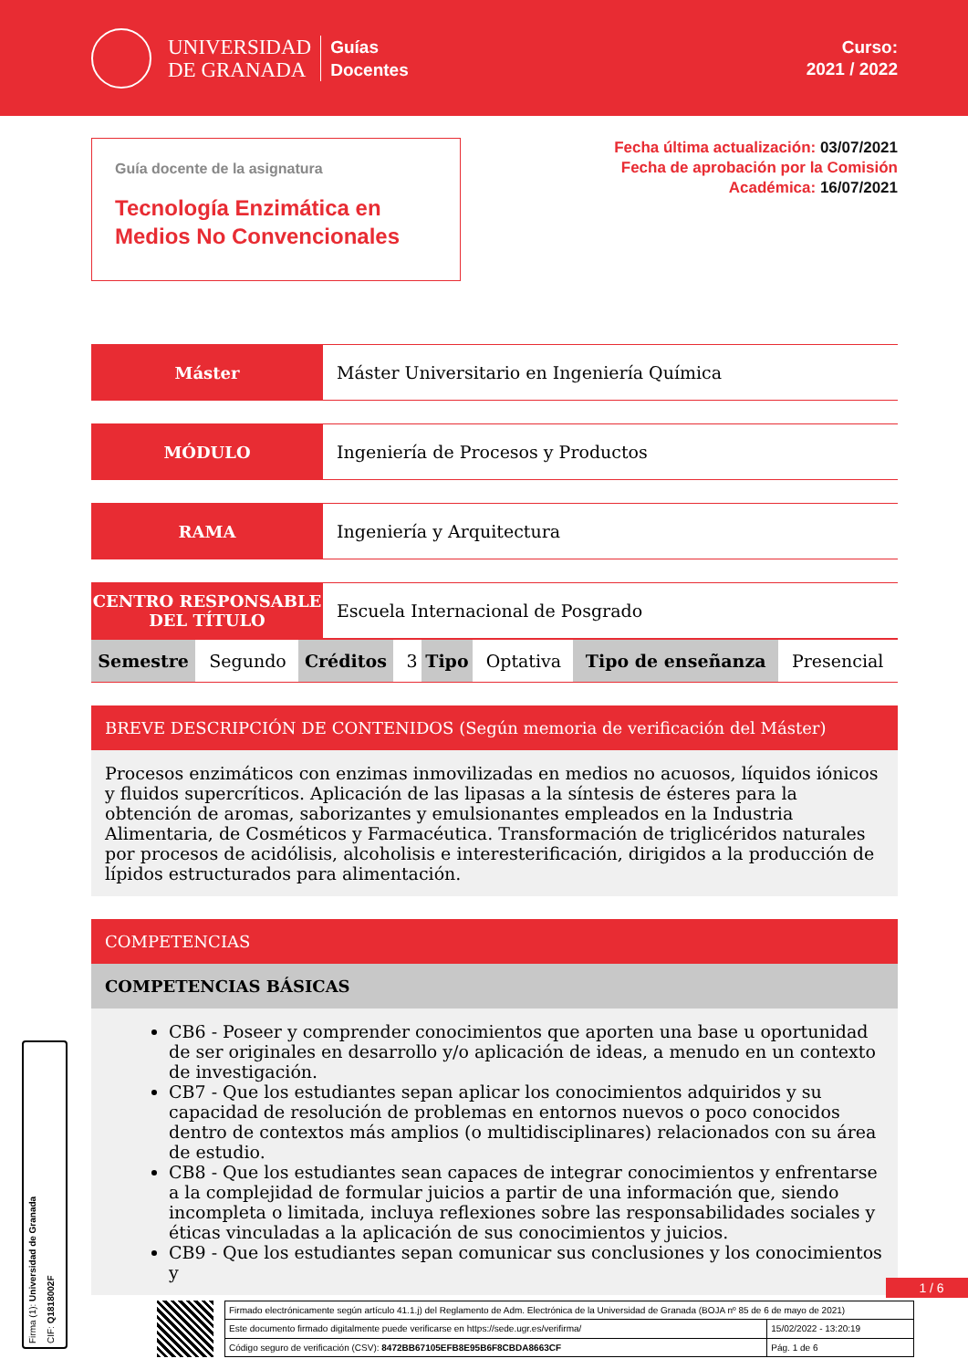UNIVERSIDAD
DE GRANADA
Guías
Docentes
Curso:
2021 / 2022
Guía docente de la asignatura
Tecnología Enzimática en Medios No Convencionales
Fecha última actualización: 03/07/2021
Fecha de aprobación por la Comisión
Académica: 16/07/2021
| Máster | Máster Universitario en Ingeniería Química |
| MÓDULO | Ingeniería de Procesos y Productos |
| RAMA | Ingeniería y Arquitectura |
| CENTRO RESPONSABLE DEL TÍTULO | Escuela Internacional de Posgrado |
| Semestre | Segundo | Créditos | 3 | Tipo | Optativa | Tipo de enseñanza | Presencial |
BREVE DESCRIPCIÓN DE CONTENIDOS (Según memoria de verificación del Máster)
Procesos enzimáticos con enzimas inmovilizadas en medios no acuosos, líquidos iónicos y fluidos supercríticos. Aplicación de las lipasas a la síntesis de ésteres para la obtención de aromas, saborizantes y emulsionantes empleados en la Industria Alimentaria, de Cosméticos y Farmacéutica. Transformación de triglicéridos naturales por procesos de acidólisis, alcoholisis e interesterificación, dirigidos a la producción de lípidos estructurados para alimentación.
COMPETENCIAS
COMPETENCIAS BÁSICAS
CB6 - Poseer y comprender conocimientos que aporten una base u oportunidad de ser originales en desarrollo y/o aplicación de ideas, a menudo en un contexto de investigación.
CB7 - Que los estudiantes sepan aplicar los conocimientos adquiridos y su capacidad de resolución de problemas en entornos nuevos o poco conocidos dentro de contextos más amplios (o multidisciplinares) relacionados con su área de estudio.
CB8 - Que los estudiantes sean capaces de integrar conocimientos y enfrentarse a la complejidad de formular juicios a partir de una información que, siendo incompleta o limitada, incluya reflexiones sobre las responsabilidades sociales y éticas vinculadas a la aplicación de sus conocimientos y juicios.
CB9 - Que los estudiantes sepan comunicar sus conclusiones y los conocimientos y
Firma (1): Universidad de Granada
CIF: Q1818002F
1 / 6
| Firmado electrónicamente según artículo 41.1.j) del Reglamento de Adm. Electrónica de la Universidad de Granada (BOJA nº 85 de 6 de mayo de 2021) | |
| Este documento firmado digitalmente puede verificarse en https://sede.ugr.es/verifirma/ | 15/02/2022 - 13:20:19 |
| Código seguro de verificación (CSV): 8472BB67105EFB8E95B6F8CBDA8663CF | Pág. 1 de 6 |